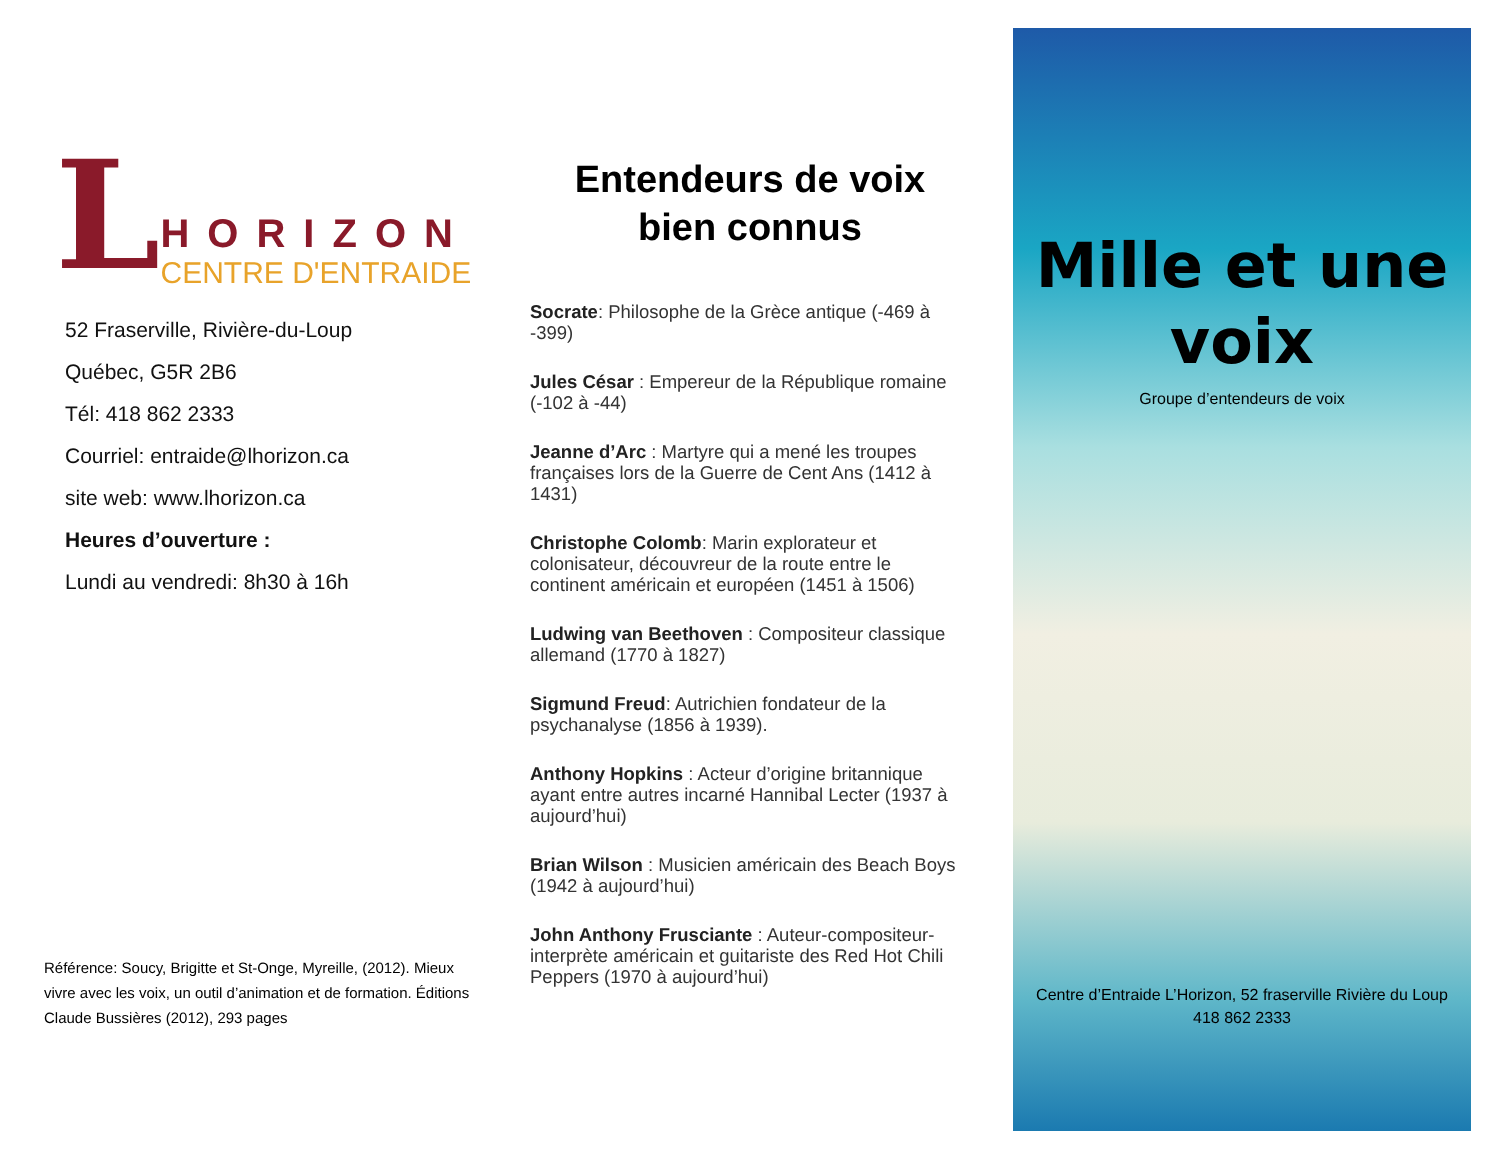L
HORIZON
CENTRE D'ENTRAIDE
52 Fraserville, Rivière-du-Loup
Québec, G5R 2B6
Tél: 418 862 2333
Courriel: entraide@lhorizon.ca
site web: www.lhorizon.ca
Heures d’ouverture :
Lundi au vendredi: 8h30 à 16h
Référence: Soucy, Brigitte et St-Onge, Myreille, (2012). Mieux vivre avec les voix, un outil d’animation et de formation. Éditions Claude Bussières (2012), 293 pages
Entendeurs de voix
bien connus
Socrate: Philosophe de la Grèce antique (-469 à -399)
Jules César : Empereur de la République romaine (-102 à -44)
Jeanne d’Arc : Martyre qui a mené les troupes françaises lors de la Guerre de Cent Ans (1412 à 1431)
Christophe Colomb: Marin explorateur et colonisateur, découvreur de la route entre le continent américain et européen (1451 à 1506)
Ludwing van Beethoven : Compositeur classique allemand (1770 à 1827)
Sigmund Freud: Autrichien fondateur de la psychanalyse (1856 à 1939).
Anthony Hopkins : Acteur d’origine britannique ayant entre autres incarné Hannibal Lecter (1937 à aujourd’hui)
Brian Wilson : Musicien américain des Beach Boys (1942 à aujourd’hui)
John Anthony Frusciante : Auteur-compositeur-interprète américain et guitariste des Red Hot Chili Peppers (1970 à aujourd’hui)
Mille et une voix
Groupe d’entendeurs de voix
Centre d’Entraide L’Horizon, 52 fraserville Rivière du Loup
418 862 2333